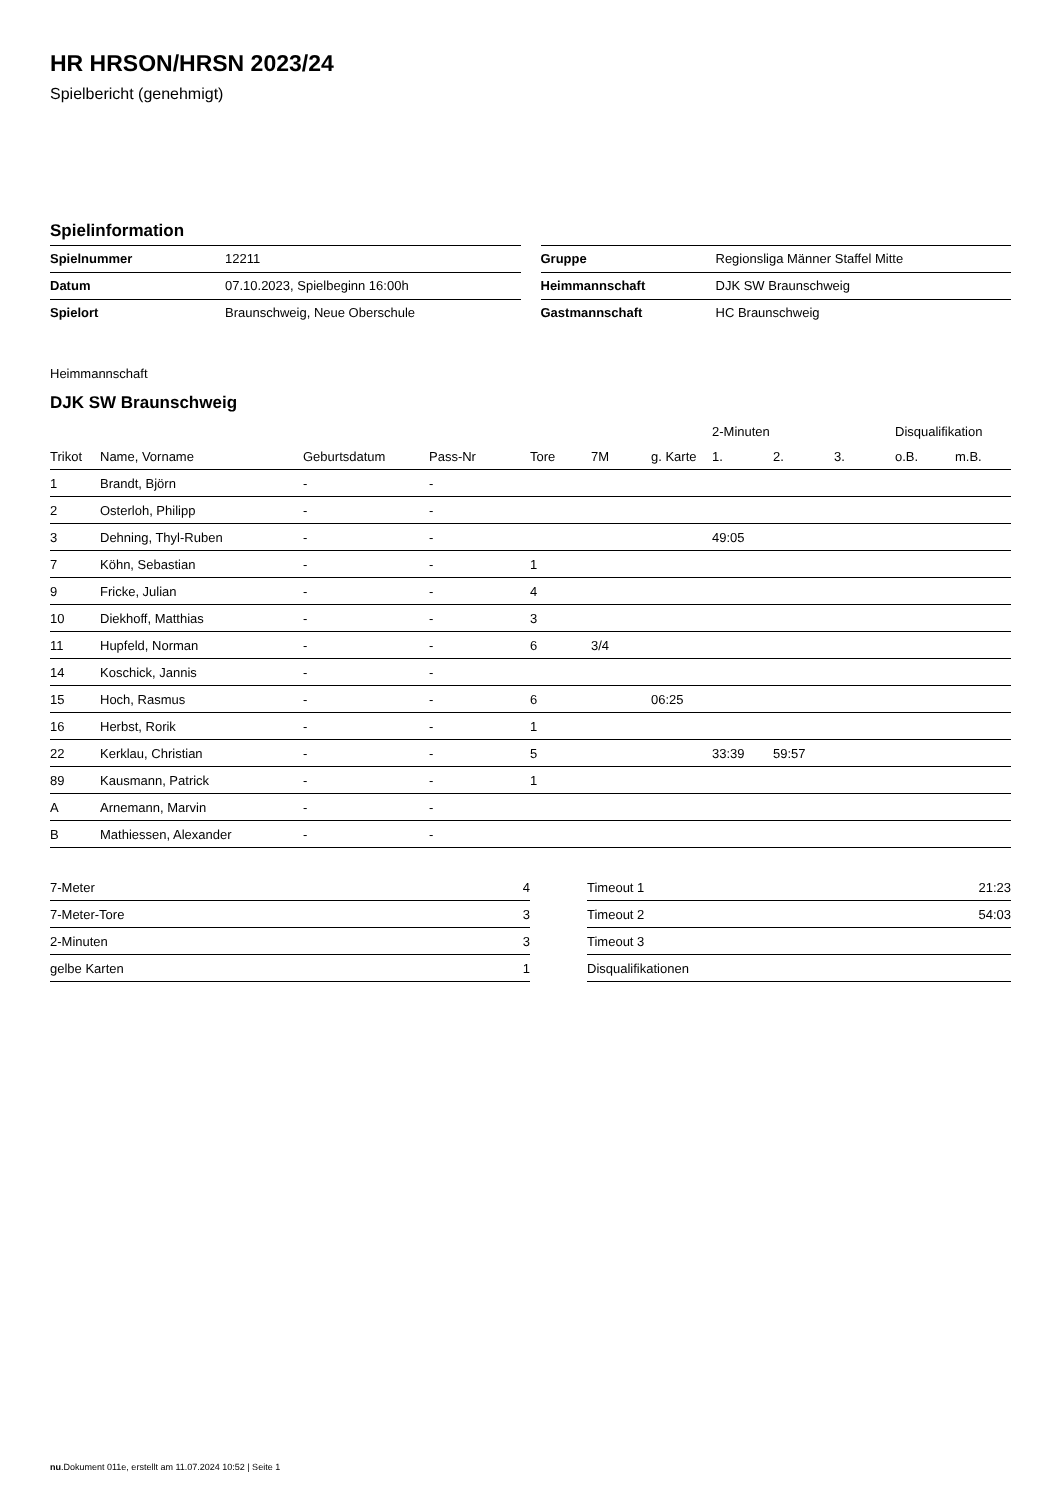HR HRSON/HRSN 2023/24
Spielbericht (genehmigt)
Spielinformation
| Spielnummer | 12211 |
| Datum | 07.10.2023, Spielbeginn 16:00h |
| Spielort | Braunschweig, Neue Oberschule |
| Gruppe | Regionsliga Männer Staffel Mitte |
| Heimmannschaft | DJK SW Braunschweig |
| Gastmannschaft | HC Braunschweig |
Heimmannschaft
DJK SW Braunschweig
| | | | | | | | 2-Minuten | | | Disqualifikation | |
| --- | --- | --- | --- | --- | --- | --- | --- | --- | --- | --- | --- |
| Trikot | Name, Vorname | Geburtsdatum | Pass-Nr | Tore | 7M | g. Karte | 1. | 2. | 3. | o.B. | m.B. |
| 1 | Brandt, Björn | - | - | | | | | | | | |
| 2 | Osterloh, Philipp | - | - | | | | | | | | |
| 3 | Dehning, Thyl-Ruben | - | - | | | | 49:05 | | | | |
| 7 | Köhn, Sebastian | - | - | 1 | | | | | | | |
| 9 | Fricke, Julian | - | - | 4 | | | | | | | |
| 10 | Diekhoff, Matthias | - | - | 3 | | | | | | | |
| 11 | Hupfeld, Norman | - | - | 6 | 3/4 | | | | | | |
| 14 | Koschick, Jannis | - | - | | | | | | | | |
| 15 | Hoch, Rasmus | - | - | 6 | | 06:25 | | | | | |
| 16 | Herbst, Rorik | - | - | 1 | | | | | | | |
| 22 | Kerklau, Christian | - | - | 5 | | | 33:39 | 59:57 | | | |
| 89 | Kausmann, Patrick | - | - | 1 | | | | | | | |
| A | Arnemann, Marvin | - | - | | | | | | | | |
| B | Mathiessen, Alexander | - | - | | | | | | | | |
| 7-Meter | 4 |
| 7-Meter-Tore | 3 |
| 2-Minuten | 3 |
| gelbe Karten | 1 |
| Timeout 1 | 21:23 |
| Timeout 2 | 54:03 |
| Timeout 3 | |
| Disqualifikationen | |
nu.Dokument 011e, erstellt am 11.07.2024 10:52 | Seite 1